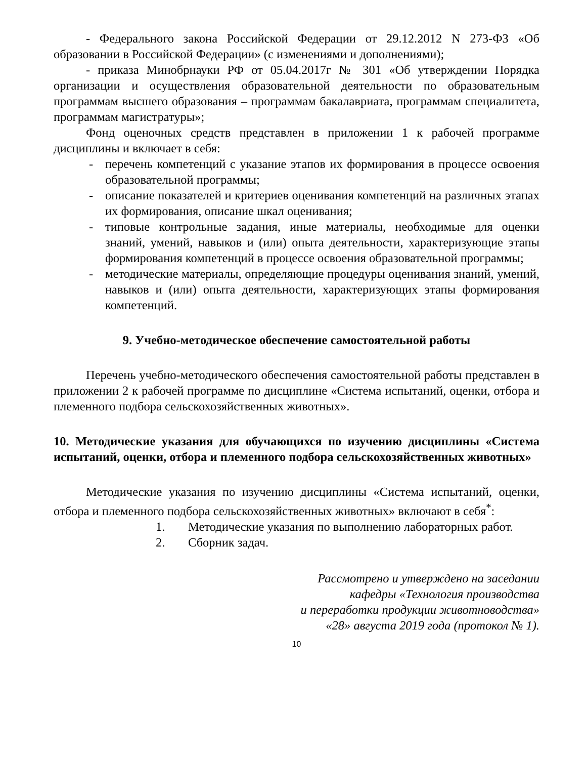- Федерального закона Российской Федерации от 29.12.2012 N 273-ФЗ «Об образовании в Российской Федерации» (с изменениями и дополнениями);
- приказа Минобрнауки РФ от 05.04.2017г № 301 «Об утверждении Порядка организации и осуществления образовательной деятельности по образовательным программам высшего образования – программам бакалавриата, программам специалитета, программам магистратуры»;
Фонд оценочных средств представлен в приложении 1 к рабочей программе дисциплины и включает в себя:
- перечень компетенций с указание этапов их формирования в процессе освоения образовательной программы;
- описание показателей и критериев оценивания компетенций на различных этапах их формирования, описание шкал оценивания;
- типовые контрольные задания, иные материалы, необходимые для оценки знаний, умений, навыков и (или) опыта деятельности, характеризующие этапы формирования компетенций в процессе освоения образовательной программы;
- методические материалы, определяющие процедуры оценивания знаний, умений, навыков и (или) опыта деятельности, характеризующих этапы формирования компетенций.
9. Учебно-методическое обеспечение самостоятельной работы
Перечень учебно-методического обеспечения самостоятельной работы представлен в приложении 2 к рабочей программе по дисциплине «Система испытаний, оценки, отбора и племенного подбора сельскохозяйственных животных».
10. Методические указания для обучающихся по изучению дисциплины «Система испытаний, оценки, отбора и племенного подбора сельскохозяйственных животных»
Методические указания по изучению дисциплины «Система испытаний, оценки, отбора и племенного подбора сельскохозяйственных животных» включают в себя<sup>*</sup>:
1. Методические указания по выполнению лабораторных работ.
2. Сборник задач.
Рассмотрено и утверждено на заседании
кафедры «Технология производства
и переработки продукции животноводства»
«28» августа 2019 года (протокол № 1).
10